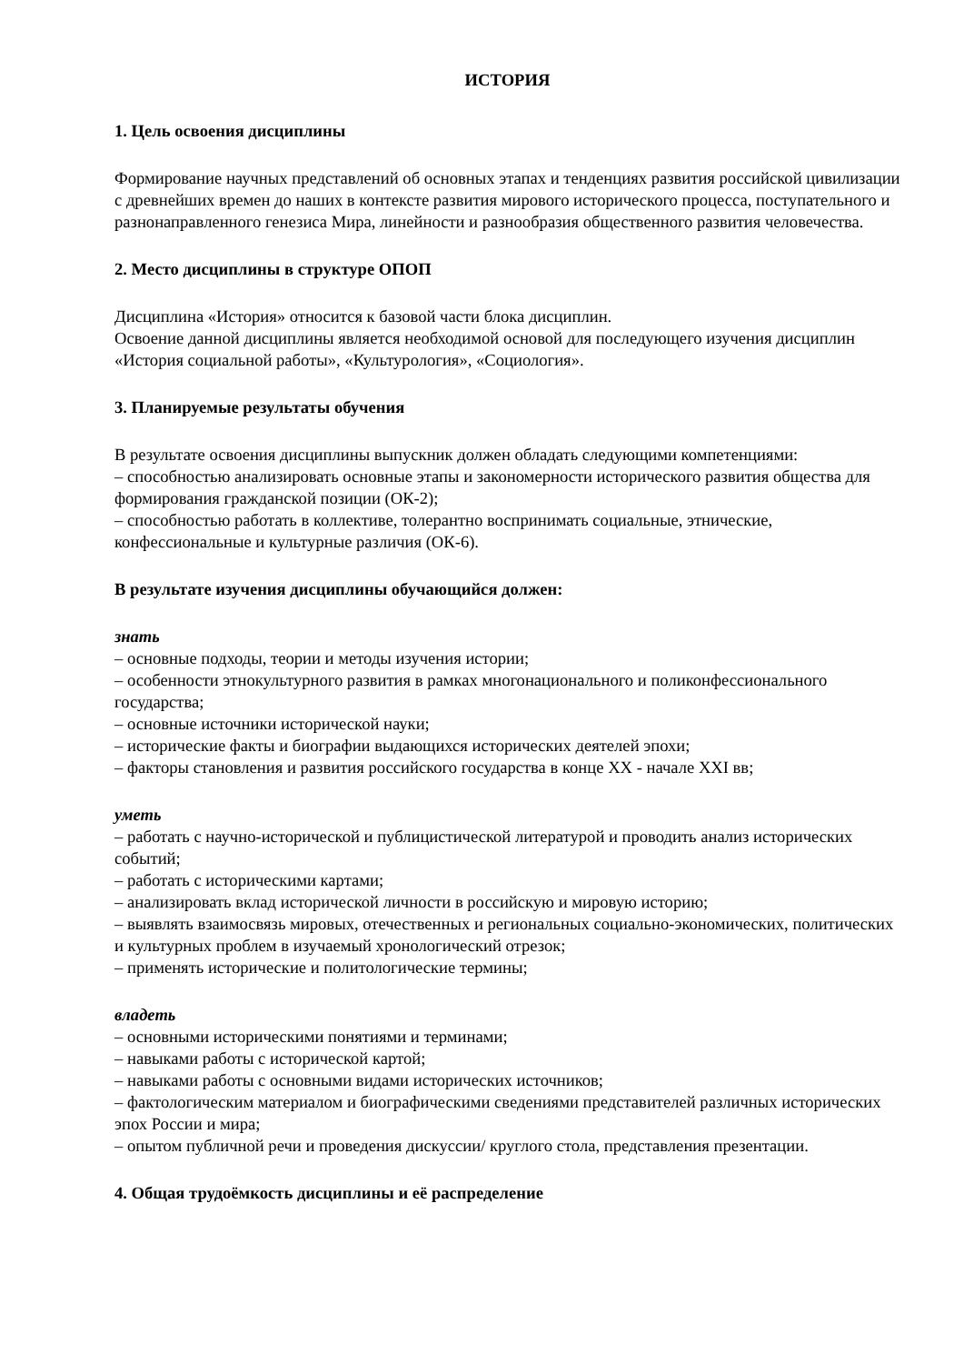ИСТОРИЯ
1. Цель освоения дисциплины
Формирование научных представлений об основных этапах и тенденциях развития российской цивилизации с древнейших времен до наших в контексте развития мирового исторического процесса, поступательного и разнонаправленного генезиса Мира, линейности и разнообразия общественного развития человечества.
2. Место дисциплины в структуре ОПОП
Дисциплина «История» относится к базовой части блока дисциплин.
Освоение данной дисциплины является необходимой основой для последующего изучения дисциплин «История социальной работы», «Культурология», «Социология».
3. Планируемые результаты обучения
В результате освоения дисциплины выпускник должен обладать следующими компетенциями:
– способностью анализировать основные этапы и закономерности исторического развития общества для формирования гражданской позиции (ОК-2);
– способностью работать в коллективе, толерантно воспринимать социальные, этнические, конфессиональные и культурные различия (ОК-6).
В результате изучения дисциплины обучающийся должен:
знать
– основные подходы, теории и методы изучения истории;
– особенности этнокультурного развития в рамках многонационального и поликонфессионального государства;
– основные источники исторической науки;
– исторические факты и биографии выдающихся исторических деятелей эпохи;
– факторы становления и развития российского государства в конце XX - начале XXI вв;
уметь
– работать с научно-исторической и публицистической литературой и проводить анализ исторических событий;
– работать с историческими картами;
– анализировать вклад исторической личности в российскую и мировую историю;
– выявлять взаимосвязь мировых, отечественных и региональных социально-экономических, политических и культурных проблем в изучаемый хронологический отрезок;
– применять исторические и политологические термины;
владеть
– основными историческими понятиями и терминами;
– навыками работы с исторической картой;
– навыками работы с основными видами исторических источников;
– фактологическим материалом и биографическими сведениями представителей различных исторических эпох России и мира;
– опытом публичной речи и проведения дискуссии/ круглого стола, представления презентации.
4. Общая трудоёмкость дисциплины и её распределение